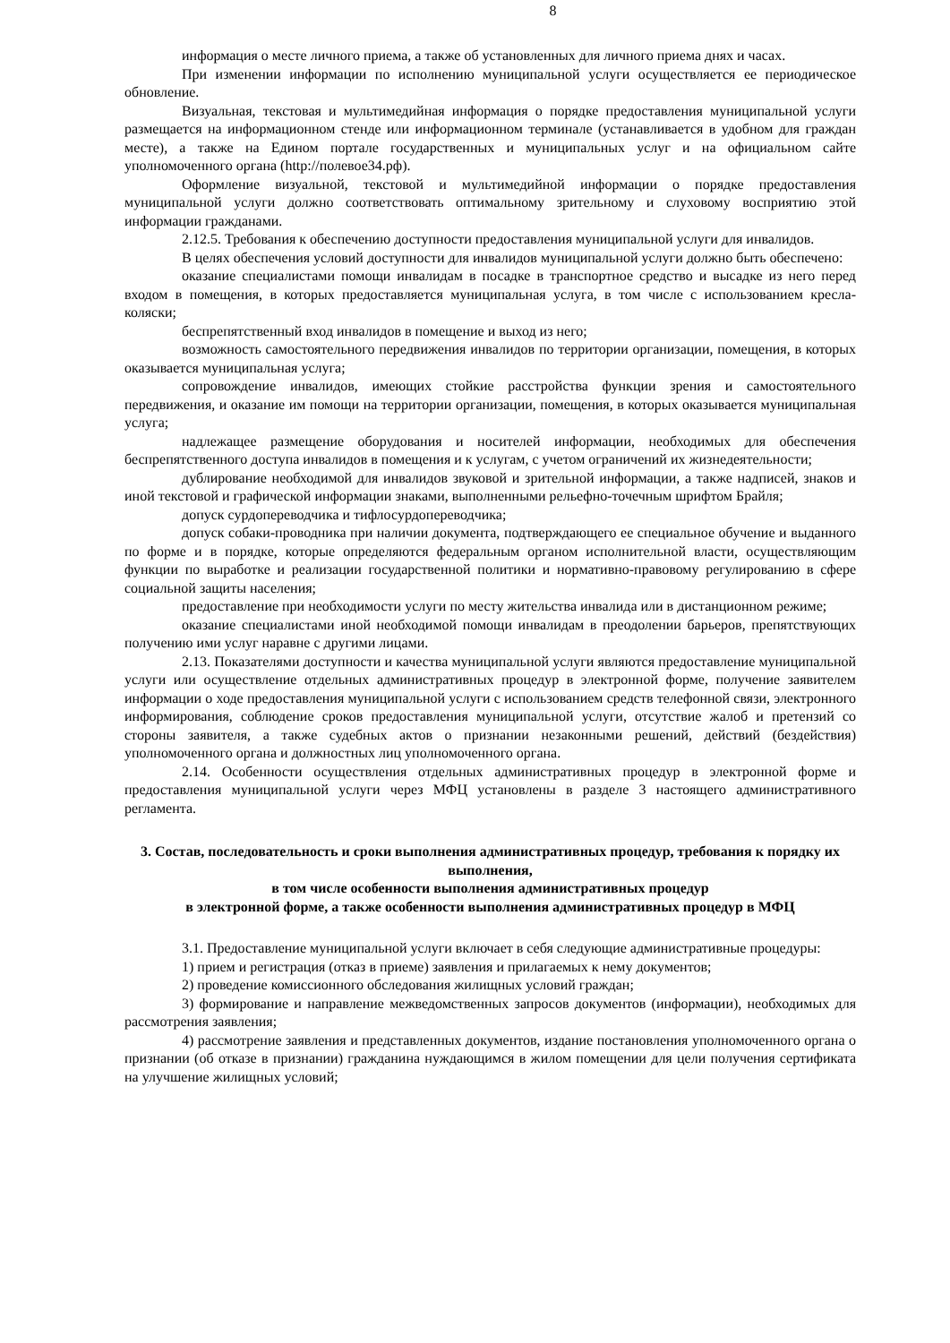8
информация о месте личного приема, а также об установленных для личного приема днях и часах.
При изменении информации по исполнению муниципальной услуги осуществляется ее периодическое обновление.
Визуальная, текстовая и мультимедийная информация о порядке предоставления муниципальной услуги размещается на информационном стенде или информационном терминале (устанавливается в удобном для граждан месте), а также на Едином портале государственных и муниципальных услуг и на официальном сайте уполномоченного органа (http://полевое34.рф).
Оформление визуальной, текстовой и мультимедийной информации о порядке предоставления муниципальной услуги должно соответствовать оптимальному зрительному и слуховому восприятию этой информации гражданами.
2.12.5. Требования к обеспечению доступности предоставления муниципальной услуги для инвалидов.
В целях обеспечения условий доступности для инвалидов муниципальной услуги должно быть обеспечено:
оказание специалистами помощи инвалидам в посадке в транспортное средство и высадке из него перед входом в помещения, в которых предоставляется муниципальная услуга, в том числе с использованием кресла-коляски;
беспрепятственный вход инвалидов в помещение и выход из него;
возможность самостоятельного передвижения инвалидов по территории организации, помещения, в которых оказывается муниципальная услуга;
сопровождение инвалидов, имеющих стойкие расстройства функции зрения и самостоятельного передвижения, и оказание им помощи на территории организации, помещения, в которых оказывается муниципальная услуга;
надлежащее размещение оборудования и носителей информации, необходимых для обеспечения беспрепятственного доступа инвалидов в помещения и к услугам, с учетом ограничений их жизнедеятельности;
дублирование необходимой для инвалидов звуковой и зрительной информации, а также надписей, знаков и иной текстовой и графической информации знаками, выполненными рельефно-точечным шрифтом Брайля;
допуск сурдопереводчика и тифлосурдопереводчика;
допуск собаки-проводника при наличии документа, подтверждающего ее специальное обучение и выданного по форме и в порядке, которые определяются федеральным органом исполнительной власти, осуществляющим функции по выработке и реализации государственной политики и нормативно-правовому регулированию в сфере социальной защиты населения;
предоставление при необходимости услуги по месту жительства инвалида или в дистанционном режиме;
оказание специалистами иной необходимой помощи инвалидам в преодолении барьеров, препятствующих получению ими услуг наравне с другими лицами.
2.13. Показателями доступности и качества муниципальной услуги являются предоставление муниципальной услуги или осуществление отдельных административных процедур в электронной форме, получение заявителем информации о ходе предоставления муниципальной услуги с использованием средств телефонной связи, электронного информирования, соблюдение сроков предоставления муниципальной услуги, отсутствие жалоб и претензий со стороны заявителя, а также судебных актов о признании незаконными решений, действий (бездействия) уполномоченного органа и должностных лиц уполномоченного органа.
2.14. Особенности осуществления отдельных административных процедур в электронной форме и предоставления муниципальной услуги через МФЦ установлены в разделе 3 настоящего административного регламента.
3. Состав, последовательность и сроки выполнения административных процедур, требования к порядку их выполнения,
в том числе особенности выполнения административных процедур
в электронной форме, а также особенности выполнения административных процедур в МФЦ
3.1. Предоставление муниципальной услуги включает в себя следующие административные процедуры:
1) прием и регистрация (отказ в приеме) заявления и прилагаемых к нему документов;
2) проведение комиссионного обследования жилищных условий граждан;
3) формирование и направление межведомственных запросов документов (информации), необходимых для рассмотрения заявления;
4) рассмотрение заявления и представленных документов, издание постановления уполномоченного органа о признании (об отказе в признании) гражданина нуждающимся в жилом помещении для цели получения сертификата на улучшение жилищных условий;